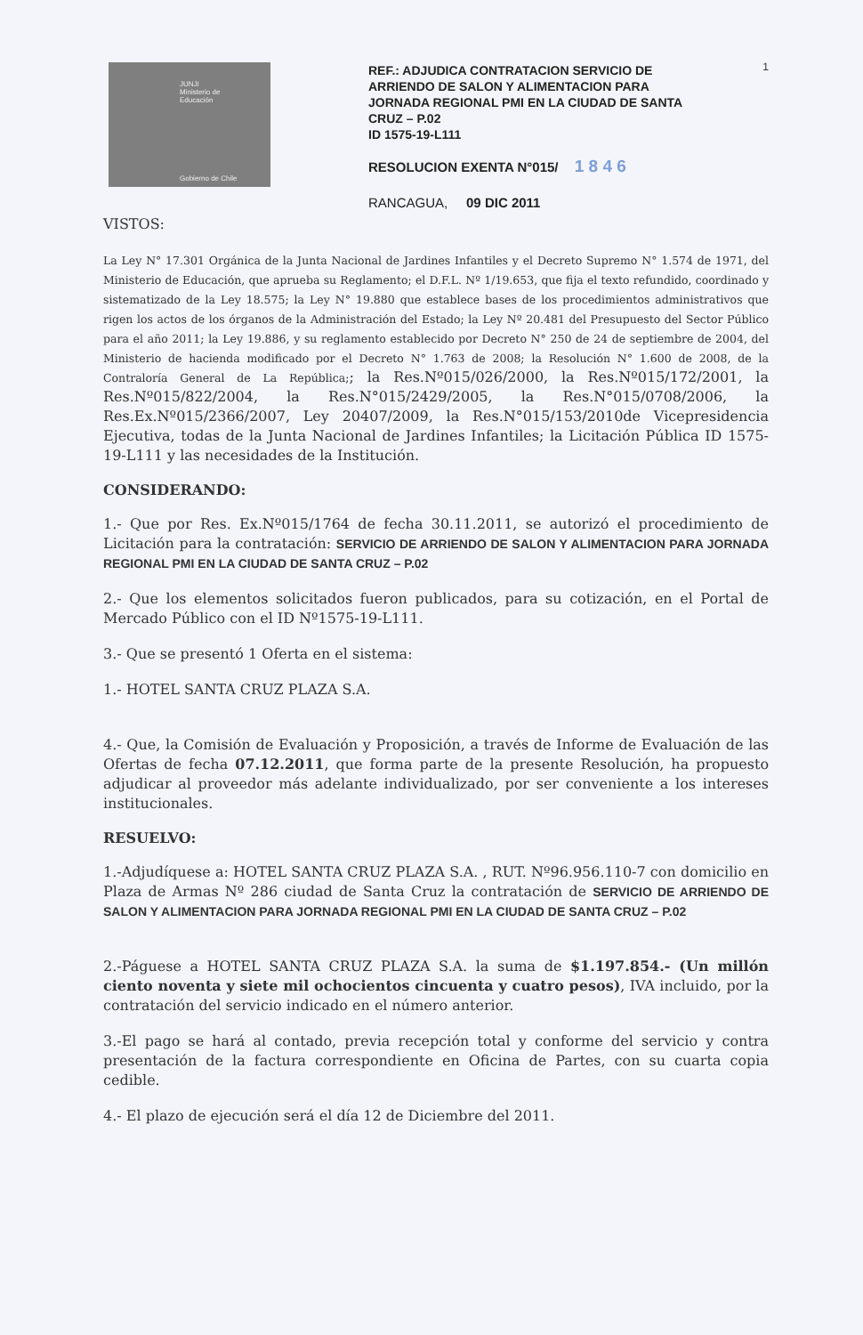1
JUNJI
Ministerio de
Educación
Gobierno de Chile
REF.: ADJUDICA CONTRATACION SERVICIO DE ARRIENDO DE SALON Y ALIMENTACION PARA JORNADA REGIONAL PMI EN LA CIUDAD DE SANTA CRUZ – P.02
ID 1575-19-L111
RESOLUCION EXENTA N°015/ 1 8 4 6
RANCAGUA, 09 DIC 2011
VISTOS:
La Ley N° 17.301 Orgánica de la Junta Nacional de Jardines Infantiles y el Decreto Supremo N° 1.574 de 1971, del Ministerio de Educación, que aprueba su Reglamento; el D.F.L. Nº 1/19.653, que fija el texto refundido, coordinado y sistematizado de la Ley 18.575; la Ley N° 19.880 que establece bases de los procedimientos administrativos que rigen los actos de los órganos de la Administración del Estado; la Ley Nº 20.481 del Presupuesto del Sector Público para el año 2011; la Ley 19.886, y su reglamento establecido por Decreto N° 250 de 24 de septiembre de 2004, del Ministerio de hacienda modificado por el Decreto N° 1.763 de 2008; la Resolución N° 1.600 de 2008, de la Contraloría General de La República;; la Res.Nº015/026/2000, la Res.Nº015/172/2001, la Res.Nº015/822/2004, la Res.N°015/2429/2005, la Res.N°015/0708/2006, la Res.Ex.Nº015/2366/2007, Ley 20407/2009, la Res.N°015/153/2010de Vicepresidencia Ejecutiva, todas de la Junta Nacional de Jardines Infantiles; la Licitación Pública ID 1575-19-L111 y las necesidades de la Institución.
CONSIDERANDO:
1.- Que por Res. Ex.Nº015/1764 de fecha 30.11.2011, se autorizó el procedimiento de Licitación para la contratación: SERVICIO DE ARRIENDO DE SALON Y ALIMENTACION PARA JORNADA REGIONAL PMI EN LA CIUDAD DE SANTA CRUZ – P.02
2.- Que los elementos solicitados fueron publicados, para su cotización, en el Portal de Mercado Público con el ID Nº1575-19-L111.
3.- Que se presentó 1 Oferta en el sistema:
1.- HOTEL SANTA CRUZ PLAZA S.A.
4.- Que, la Comisión de Evaluación y Proposición, a través de Informe de Evaluación de las Ofertas de fecha 07.12.2011, que forma parte de la presente Resolución, ha propuesto adjudicar al proveedor más adelante individualizado, por ser conveniente a los intereses institucionales.
RESUELVO:
1.-Adjudíquese a: HOTEL SANTA CRUZ PLAZA S.A. , RUT. Nº96.956.110-7 con domicilio en Plaza de Armas Nº 286 ciudad de Santa Cruz la contratación de SERVICIO DE ARRIENDO DE SALON Y ALIMENTACION PARA JORNADA REGIONAL PMI EN LA CIUDAD DE SANTA CRUZ – P.02
2.-Páguese a HOTEL SANTA CRUZ PLAZA S.A. la suma de $1.197.854.- (Un millón ciento noventa y siete mil ochocientos cincuenta y cuatro pesos), IVA incluido, por la contratación del servicio indicado en el número anterior.
3.-El pago se hará al contado, previa recepción total y conforme del servicio y contra presentación de la factura correspondiente en Oficina de Partes, con su cuarta copia cedible.
4.- El plazo de ejecución será el día 12 de Diciembre del 2011.